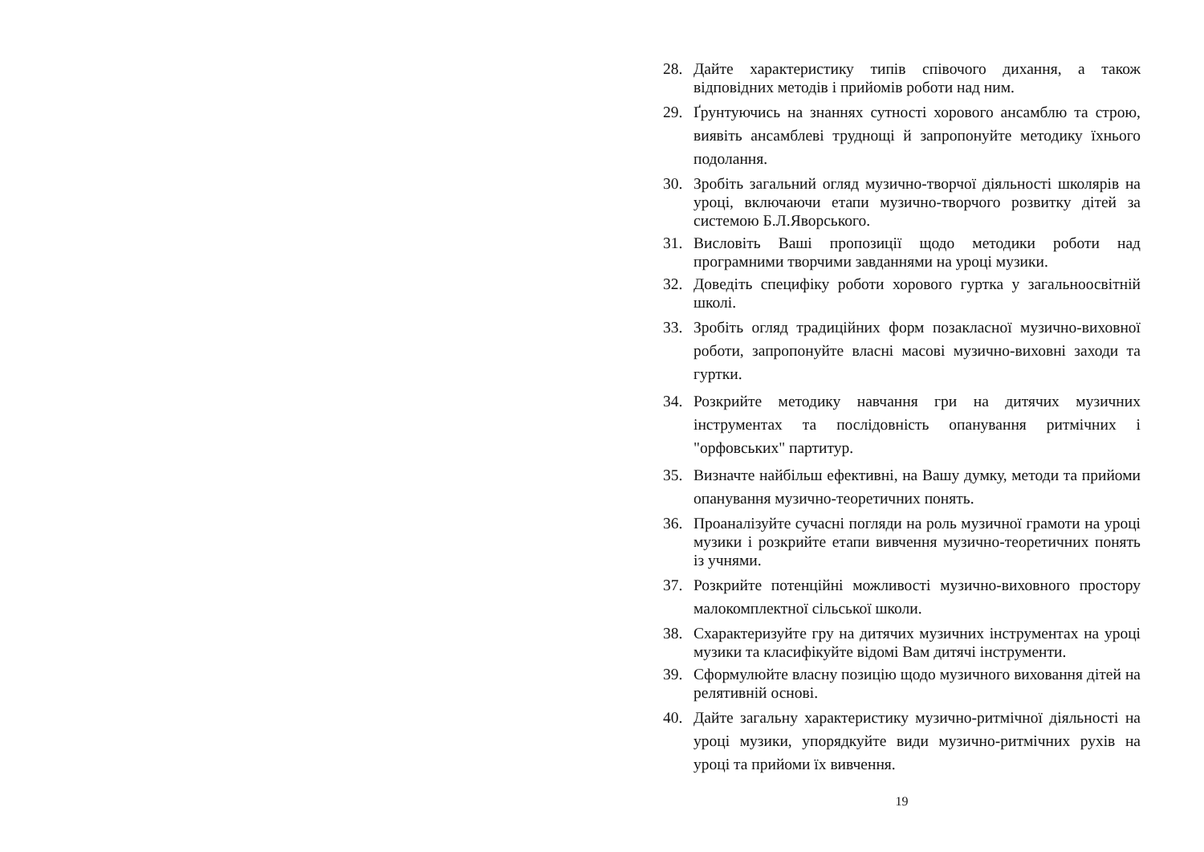28. Дайте характеристику типів співочого дихання, а також відповідних методів і прийомів роботи над ним.
29. Ґрунтуючись на знаннях сутності хорового ансамблю та строю, виявіть ансамблеві труднощі й запропонуйте методику їхнього подолання.
30. Зробіть загальний огляд музично-творчої діяльності школярів на уроці, включаючи етапи музично-творчого розвитку дітей за системою Б.Л.Яворського.
31. Висловіть Ваші пропозиції щодо методики роботи над програмними творчими завданнями на уроці музики.
32. Доведіть специфіку роботи хорового гуртка у загальноосвітній школі.
33. Зробіть огляд традиційних форм позакласної музично-виховної роботи, запропонуйте власні масові музично-виховні заходи та гуртки.
34. Розкрийте методику навчання гри на дитячих музичних інструментах та послідовність опанування ритмічних і "орфовських" партитур.
35. Визначте найбільш ефективні, на Вашу думку, методи та прийоми опанування музично-теоретичних понять.
36. Проаналізуйте сучасні погляди на роль музичної грамоти на уроці музики і розкрийте етапи вивчення музично-теоретичних понять із учнями.
37. Розкрийте потенційні можливості музично-виховного простору малокомплектної сільської школи.
38. Схарактеризуйте гру на дитячих музичних інструментах на уроці музики та класифікуйте відомі Вам дитячі інструменти.
39. Сформулюйте власну позицію щодо музичного виховання дітей на релятивній основі.
40. Дайте загальну характеристику музично-ритмічної діяльності на уроці музики, упорядкуйте види музично-ритмічних рухів на уроці та прийоми їх вивчення.
19